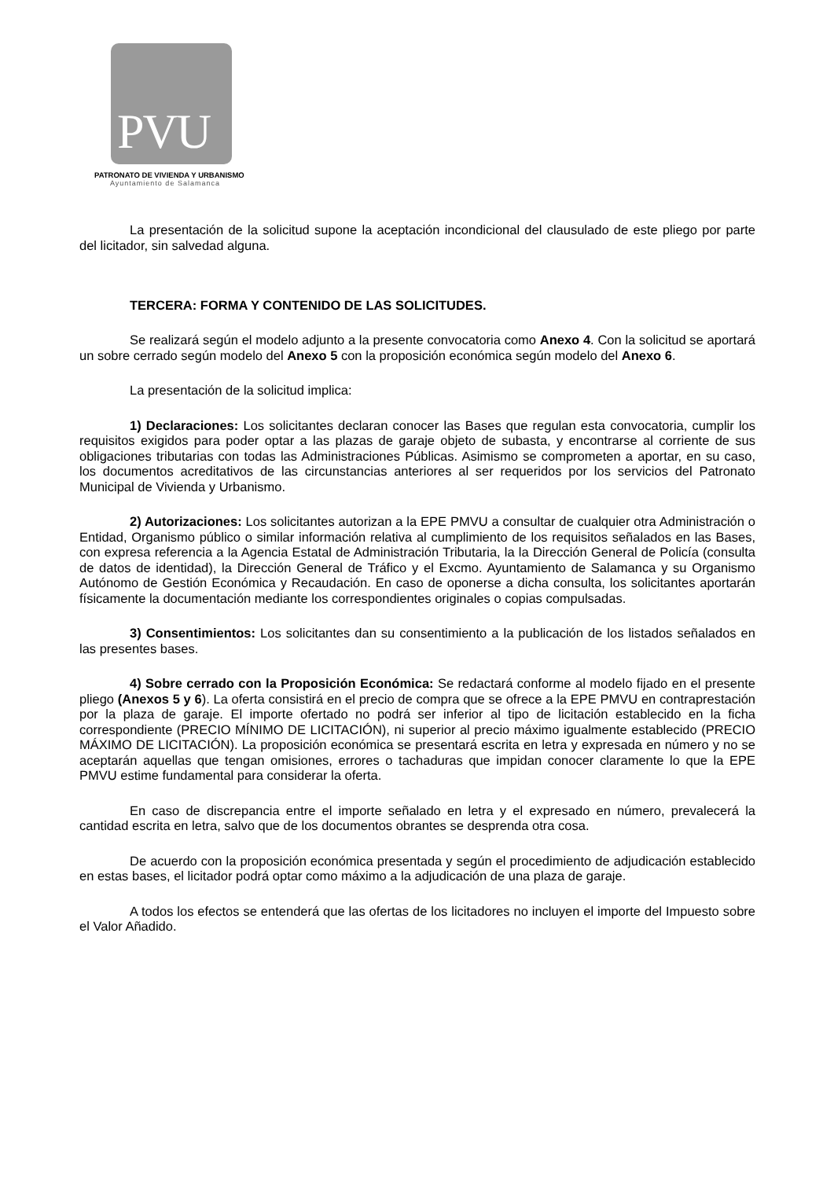PVU
PATRONATO DE VIVIENDA Y URBANISMO
Ayuntamiento de Salamanca
La presentación de la solicitud supone la aceptación incondicional del clausulado de este pliego por parte del licitador, sin salvedad alguna.
TERCERA: FORMA Y CONTENIDO DE LAS SOLICITUDES.
Se realizará según el modelo adjunto a la presente convocatoria como Anexo 4. Con la solicitud se aportará un sobre cerrado según modelo del Anexo 5 con la proposición económica según modelo del Anexo 6.
La presentación de la solicitud implica:
1) Declaraciones: Los solicitantes declaran conocer las Bases que regulan esta convocatoria, cumplir los requisitos exigidos para poder optar a las plazas de garaje objeto de subasta, y encontrarse al corriente de sus obligaciones tributarias con todas las Administraciones Públicas. Asimismo se comprometen a aportar, en su caso, los documentos acreditativos de las circunstancias anteriores al ser requeridos por los servicios del Patronato Municipal de Vivienda y Urbanismo.
2) Autorizaciones: Los solicitantes autorizan a la EPE PMVU a consultar de cualquier otra Administración o Entidad, Organismo público o similar información relativa al cumplimiento de los requisitos señalados en las Bases, con expresa referencia a la Agencia Estatal de Administración Tributaria, la la Dirección General de Policía (consulta de datos de identidad), la Dirección General de Tráfico y el Excmo. Ayuntamiento de Salamanca y su Organismo Autónomo de Gestión Económica y Recaudación. En caso de oponerse a dicha consulta, los solicitantes aportarán físicamente la documentación mediante los correspondientes originales o copias compulsadas.
3) Consentimientos: Los solicitantes dan su consentimiento a la publicación de los listados señalados en las presentes bases.
4) Sobre cerrado con la Proposición Económica: Se redactará conforme al modelo fijado en el presente pliego (Anexos 5 y 6). La oferta consistirá en el precio de compra que se ofrece a la EPE PMVU en contraprestación por la plaza de garaje. El importe ofertado no podrá ser inferior al tipo de licitación establecido en la ficha correspondiente (PRECIO MÍNIMO DE LICITACIÓN), ni superior al precio máximo igualmente establecido (PRECIO MÁXIMO DE LICITACIÓN). La proposición económica se presentará escrita en letra y expresada en número y no se aceptarán aquellas que tengan omisiones, errores o tachaduras que impidan conocer claramente lo que la EPE PMVU estime fundamental para considerar la oferta.
En caso de discrepancia entre el importe señalado en letra y el expresado en número, prevalecerá la cantidad escrita en letra, salvo que de los documentos obrantes se desprenda otra cosa.
De acuerdo con la proposición económica presentada y según el procedimiento de adjudicación establecido en estas bases, el licitador podrá optar como máximo a la adjudicación de una plaza de garaje.
A todos los efectos se entenderá que las ofertas de los licitadores no incluyen el importe del Impuesto sobre el Valor Añadido.